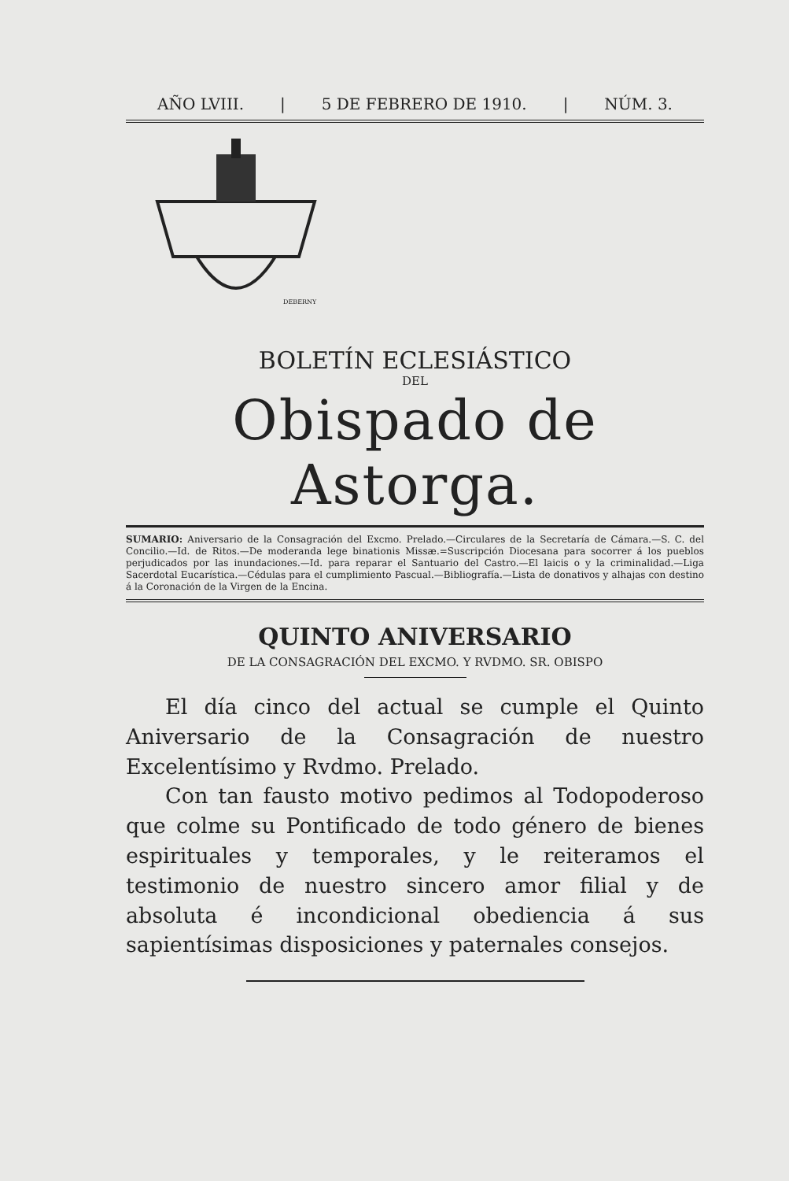AÑO LVIII. | 5 DE FEBRERO DE 1910. | NÚM. 3.
DEBERNY
BOLETÍN ECLESIÁSTICO
DEL
Obispado de Astorga.
SUMARIO: Aniversario de la Consagración del Excmo. Prelado.—Circulares de la Secretaría de Cámara.—S. C. del Concilio.—Id. de Ritos.—De moderanda lege binationis Missæ.=Suscripción Diocesana para socorrer á los pueblos perjudicados por las inundaciones.—Id. para reparar el Santuario del Castro.—El laicis o y la criminalidad.—Liga Sacerdotal Eucarística.—Cédulas para el cumplimiento Pascual.—Bibliografía.—Lista de donativos y alhajas con destino á la Coronación de la Virgen de la Encina.
QUINTO ANIVERSARIO
DE LA CONSAGRACIÓN DEL EXCMO. Y RVDMO. SR. OBISPO
El día cinco del actual se cumple el Quinto Aniversario de la Consagración de nuestro Excelentísimo y Rvdmo. Prelado.
Con tan fausto motivo pedimos al Todopoderoso que colme su Pontificado de todo género de bienes espirituales y temporales, y le reiteramos el testimonio de nuestro sincero amor filial y de absoluta é incondicional obediencia á sus sapientísimas disposiciones y paternales consejos.